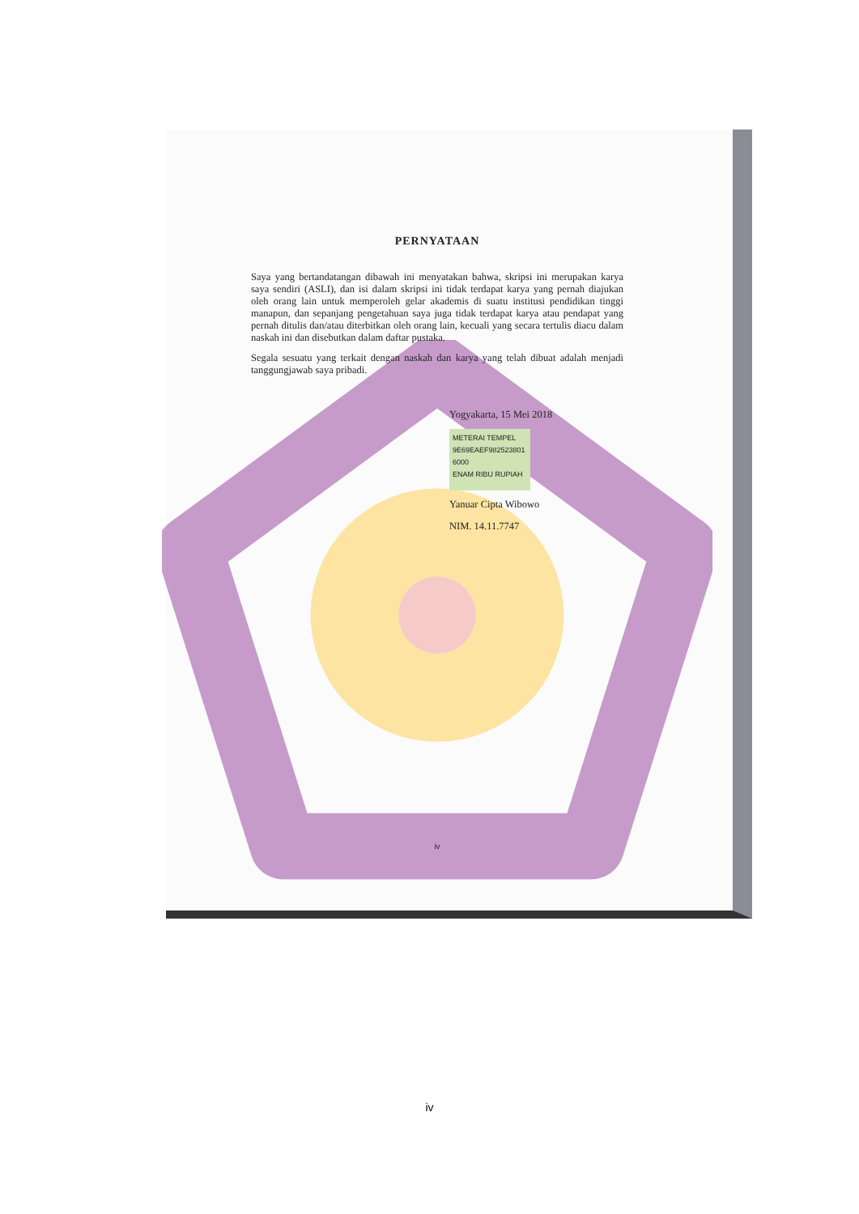PERNYATAAN
Saya yang bertandatangan dibawah ini menyatakan bahwa, skripsi ini merupakan karya saya sendiri (ASLI), dan isi dalam skripsi ini tidak terdapat karya yang pernah diajukan oleh orang lain untuk memperoleh gelar akademis di suatu institusi pendidikan tinggi manapun, dan sepanjang pengetahuan saya juga tidak terdapat karya atau pendapat yang pernah ditulis dan/atau diterbitkan oleh orang lain, kecuali yang secara tertulis diacu dalam naskah ini dan disebutkan dalam daftar pustaka.
Segala sesuatu yang terkait dengan naskah dan karya yang telah dibuat adalah menjadi tanggungjawab saya pribadi.
Yogyakarta, 15 Mei 2018
METERAI TEMPEL
9E69EAEF982523801
6000
ENAM RIBU RUPIAH
Yanuar Cipta Wibowo
NIM. 14.11.7747
iv
iv